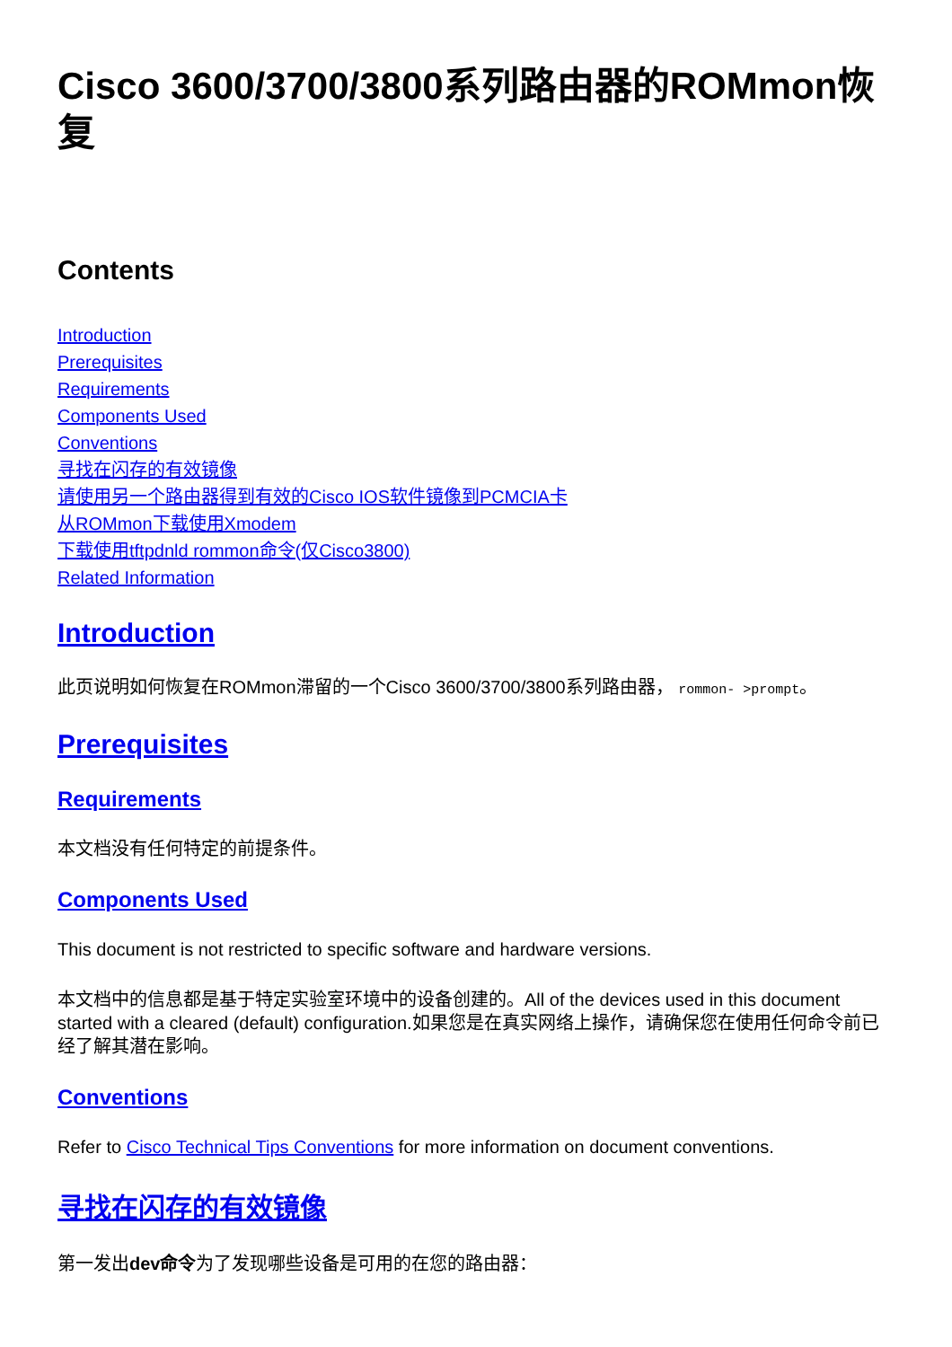Cisco 3600/3700/3800系列路由器的ROMmon恢复
Contents
Introduction
Prerequisites
Requirements
Components Used
Conventions
寻找在闪存的有效镜像
请使用另一个路由器得到有效的Cisco IOS软件镜像到PCMCIA卡
从ROMmon下载使用Xmodem
下载使用tftpdnld rommon命令(仅Cisco3800)
Related Information
Introduction
此页说明如何恢复在ROMmon滞留的一个Cisco 3600/3700/3800系列路由器， rommon- >prompt。
Prerequisites
Requirements
本文档没有任何特定的前提条件。
Components Used
This document is not restricted to specific software and hardware versions.
本文档中的信息都是基于特定实验室环境中的设备创建的。All of the devices used in this document started with a cleared (default) configuration.如果您是在真实网络上操作，请确保您在使用任何命令前已经了解其潜在影响。
Conventions
Refer to Cisco Technical Tips Conventions for more information on document conventions.
寻找在闪存的有效镜像
第一发出dev命令为了发现哪些设备是可用的在您的路由器：